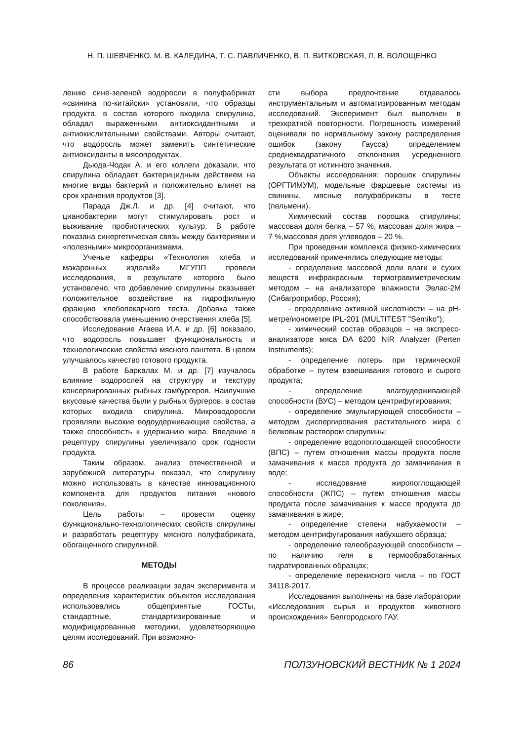Н. П. ШЕВЧЕНКО, М. В. КАЛЕДИНА, Т. С. ПАВЛИЧЕНКО, В. П. ВИТКОВСКАЯ, Л. В. ВОЛОЩЕНКО
лению сине-зеленой водоросли в полуфабрикат «свинина по-китайски» установили, что образцы продукта, в состав которого входила спирулина, обладал выраженными антиоксидантными и антиокислительными свойствами. Авторы считают, что водоросль может заменить синтетические антиоксиданты в мясопродуктах.
Дьюда-Чодак А. и его коллеги доказали, что спирулина обладает бактерицидным действием на многие виды бактерий и положительно влияет на срок хранения продуктов [3].
Парада Дж.Л. и др. [4] считают, что цианобактерии могут стимулировать рост и выживание пробиотических культур. В работе показана синергетическая связь между бактериями и «полезными» микроорганизмами.
Ученые кафедры «Технология хлеба и макаронных изделий» МГУПП провели исследования, в результате которого было установлено, что добавление спирулины оказывает положительное воздействие на гидрофильную фракцию хлебопекарного теста. Добавка также способствовала уменьшению очерствения хлеба [5].
Исследование Агаева И.А. и др. [6] показало, что водоросль повышает функциональность и технологические свойства мясного паштета. В целом улучшалось качество готового продукта.
В работе Баркалах М. и др. [7] изучалось влияние водорослей на структуру и текстуру консервированных рыбных гамбургеров. Наилучшие вкусовые качества были у рыбных бургеров, в состав которых входила спирулина. Микроводоросли проявляли высокие водоудерживающие свойства, а также способность к удержанию жира. Введение в рецептуру спирулины увеличивало срок годности продукта.
Таким образом, анализ отечественной и зарубежной литературы показал, что спирулину можно использовать в качестве инновационного компонента для продуктов питания «нового поколения».
Цель работы – провести оценку функционально-технологических свойств спирулины и разработать рецептуру мясного полуфабриката, обогащенного спирулиной.
МЕТОДЫ
В процессе реализации задач эксперимента и определения характеристик объектов исследования использовались общепринятые ГОСТы, стандартные, стандартизированные и модифицированные методики, удовлетворяющие целям исследований. При возможно-
сти выбора предпочтение отдавалось инструментальным и автоматизированным методам исследований. Эксперимент был выполнен в трехкратной повторности. Погрешность измерений оценивали по нормальному закону распределения ошибок (закону Гаусса) определением среднеквадратичного отклонения усредненного результата от истинного значения.
Объекты исследования: порошок спирулины (ОРГТИМУМ), модельные фаршевые системы из свинины, мясные полуфабрикаты в тесте (пельмени).
Химический состав порошка спирулины: массовая доля белка – 57 %, массовая доля жира – 7 %,массовая доля углеводов – 20 %.
При проведении комплекса физико-химических исследований применялись следующие методы:
- определение массовой доли влаги и сухих веществ инфракрасным термогравиметрическим методом – на анализаторе влажности Эвлас-2М (Сибагроприбор, Россия);
- определение активной кислотности – на pH-метре/ионометре IPL-201 (MULTITEST "Semiko");
- химический состав образцов – на экспресс-анализаторе мяса DA 6200 NIR Analyzer (Perten Instruments);
- определение потерь при термической обработке – путем взвешивания готового и сырого продукта;
- определение влагоудерживающей способности (ВУС) – методом центрифугирования;
- определение эмульгирующей способности – методом диспергирования растительного жира с белковым раствором спирулины;
- определение водопоглощающей способности (ВПС) – путем отношения массы продукта после замачивания к массе продукта до замачивания в воде;
- исследование жиропоглощающей способности (ЖПС) – путем отношения массы продукта после замачивания к массе продукта до замачивания в жире;
- определение степени набухаемости – методом центрифугирования набухшего образца;
- определение гелеобразующей способности – по наличию геля в термообработанных гидратированных образцах;
- определение перекисного числа – по ГОСТ 34118-2017.
Исследования выполнены на базе лаборатории «Исследования сырья и продуктов животного происхождения» Белгородского ГАУ.
86 ПОЛЗУНОВСКИЙ ВЕСТНИК № 1 2024